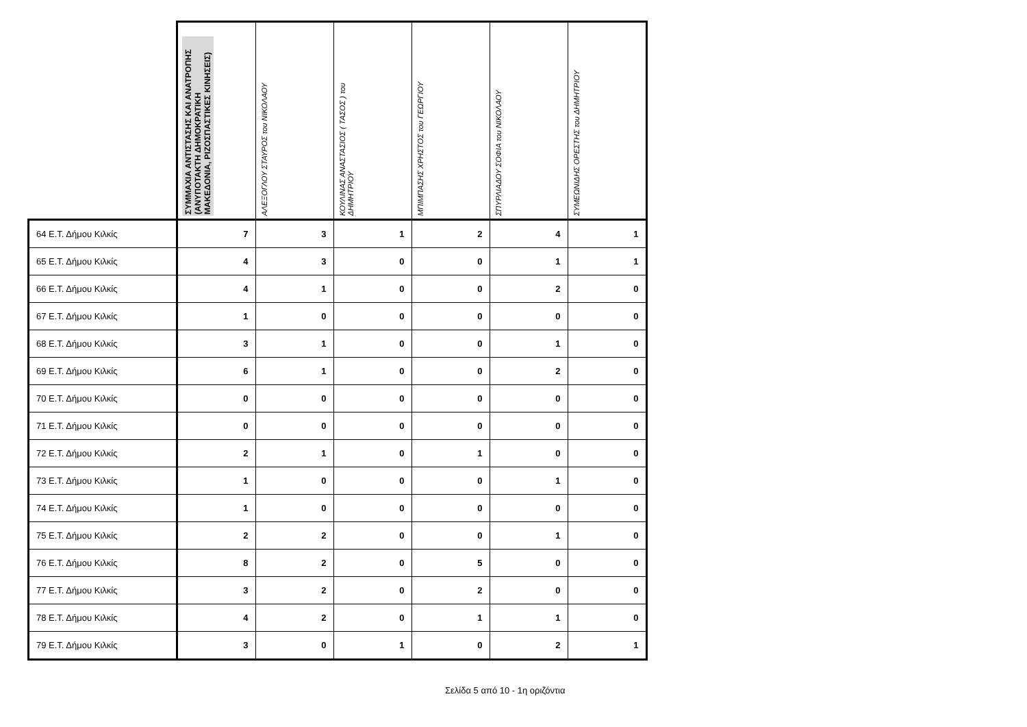| | ΣΥΜΜΑΧΙΑ ΑΝΤΙΣΤΑΣΗΣ ΚΑΙ ΑΝΑΤΡΟΠΗΣ (ΑΝΥΠΟΤΑΚΤΗ ΔΗΜΟΚΡΑΤΙΚΗ ΜΑΚΕΔΟΝΙΑ, ΡΙΖΟΣΠΑΣΤΙΚΕΣ ΚΙΝΗΣΕΙΣ) | ΑΛΕΞΟΓΛΟΥ ΣΤΑΥΡΟΣ του ΝΙΚΟΛΑΟΥ | ΚΟΥΛΙΝΑΣ ΑΝΑΣΤΑΣΙΟΣ ( ΤΑΣΟΣ ) του ΔΗΜΗΤΡΙΟΥ | ΜΠΙΜΠΑΣΗΣ ΧΡΗΣΤΟΣ του ΓΕΩΡΓΙΟΥ | ΣΠΥΡΛΙΑΔΟΥ ΣΟΦΙΑ του ΝΙΚΟΛΑΟΥ | ΣΥΜΕΩΝΙΔΗΣ ΟΡΕΣΤΗΣ του ΔΗΜΗΤΡΙΟΥ |
| --- | --- | --- | --- | --- | --- | --- |
| 64 Ε.Τ. Δήμου Κιλκίς | 7 | 3 | 1 | 2 | 4 | 1 |
| 65 Ε.Τ. Δήμου Κιλκίς | 4 | 3 | 0 | 0 | 1 | 1 |
| 66 Ε.Τ. Δήμου Κιλκίς | 4 | 1 | 0 | 0 | 2 | 0 |
| 67 Ε.Τ. Δήμου Κιλκίς | 1 | 0 | 0 | 0 | 0 | 0 |
| 68 Ε.Τ. Δήμου Κιλκίς | 3 | 1 | 0 | 0 | 1 | 0 |
| 69 Ε.Τ. Δήμου Κιλκίς | 6 | 1 | 0 | 0 | 2 | 0 |
| 70 Ε.Τ. Δήμου Κιλκίς | 0 | 0 | 0 | 0 | 0 | 0 |
| 71 Ε.Τ. Δήμου Κιλκίς | 0 | 0 | 0 | 0 | 0 | 0 |
| 72 Ε.Τ. Δήμου Κιλκίς | 2 | 1 | 0 | 1 | 0 | 0 |
| 73 Ε.Τ. Δήμου Κιλκίς | 1 | 0 | 0 | 0 | 1 | 0 |
| 74 Ε.Τ. Δήμου Κιλκίς | 1 | 0 | 0 | 0 | 0 | 0 |
| 75 Ε.Τ. Δήμου Κιλκίς | 2 | 2 | 0 | 0 | 1 | 0 |
| 76 Ε.Τ. Δήμου Κιλκίς | 8 | 2 | 0 | 5 | 0 | 0 |
| 77 Ε.Τ. Δήμου Κιλκίς | 3 | 2 | 0 | 2 | 0 | 0 |
| 78 Ε.Τ. Δήμου Κιλκίς | 4 | 2 | 0 | 1 | 1 | 0 |
| 79 Ε.Τ. Δήμου Κιλκίς | 3 | 0 | 1 | 0 | 2 | 1 |
Σελίδα 5 από 10 - 1η οριζόντια